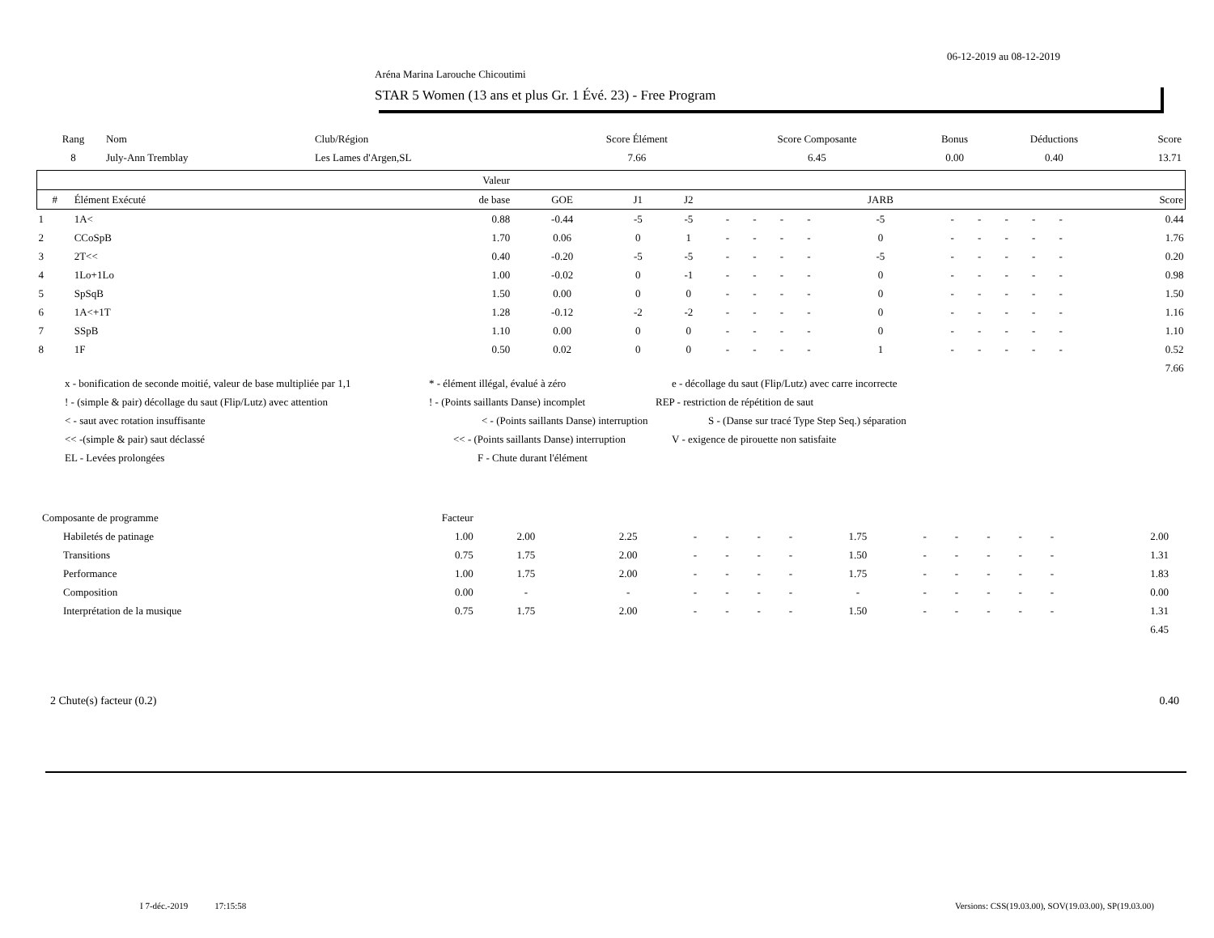06-12-2019 au 08-12-2019
Aréna Marina Larouche Chicoutimi
STAR 5 Women (13 ans et plus Gr. 1 Évé. 23) - Free Program
| Rang | Nom | Club/Région | Score Élément | Score Composante | Bonus | Déductions | Score |
| --- | --- | --- | --- | --- | --- | --- | --- |
| 8 | July-Ann Tremblay | Les Lames d'Argen,SL | 7.66 | 6.45 | 0.00 | 0.40 | 13.71 |
| | | Valeur | | | | | | | | | | | | | | | |
| --- | --- | --- | --- | --- | --- | --- | --- | --- | --- | --- | --- | --- | --- | --- | --- | --- | --- |
| # | Élément Exécuté | de base | GOE | J1 | J2 | | | | | JARB | | | | | | Score | |
| 1 | 1A< | 0.88 | -0.44 | -5 | -5 | - | - | - | - | -5 | - | - | - | - | - | 0.44 | |
| 2 | CCoSpB | 1.70 | 0.06 | 0 | 1 | - | - | - | - | 0 | - | - | - | - | - | 1.76 | |
| 3 | 2T<< | 0.40 | -0.20 | -5 | -5 | - | - | - | - | -5 | - | - | - | - | - | 0.20 | |
| 4 | 1Lo+1Lo | 1.00 | -0.02 | 0 | -1 | - | - | - | - | 0 | - | - | - | - | - | 0.98 | |
| 5 | SpSqB | 1.50 | 0.00 | 0 | 0 | - | - | - | - | 0 | - | - | - | - | - | 1.50 | |
| 6 | 1A<+1T | 1.28 | -0.12 | -2 | -2 | - | - | - | - | 0 | - | - | - | - | - | 1.16 | |
| 7 | SSpB | 1.10 | 0.00 | 0 | 0 | - | - | - | - | 0 | - | - | - | - | - | 1.10 | |
| 8 | 1F | 0.50 | 0.02 | 0 | 0 | - | - | - | - | 1 | - | - | - | - | - | 0.52 | |
| 7.66 | | | | | | | | | | | | | | | | | |
x - bonification de seconde moitié, valeur de base multipliée par 1,1 * - élément illégal, évalué à zéro e - décollage du saut (Flip/Lutz) avec carre incorrecte
! - (simple & pair) décollage du saut (Flip/Lutz) avec attention! - (Points saillants Danse) incomplet REP - restriction de répétition de saut
< - saut avec rotation insuffisante < - (Points saillants Danse) interruption S - (Danse sur tracé Type Step Seq.) séparation
<< -(simple & pair) saut déclassé << - (Points saillants Danse) interruption V - exigence de pirouette non satisfaite
EL - Levées prolongées F - Chute durant l'élément
| Composante de programme | Facteur | | | | | | | | | | | | | | |
| Habiletés de patinage | 1.00 | 2.00 | 2.25 | - | - | - | - | 1.75 | - | - | - | - | - | 2.00 | |
| Transitions | 0.75 | 1.75 | 2.00 | - | - | - | - | 1.50 | - | - | - | - | - | 1.31 | |
| Performance | 1.00 | 1.75 | 2.00 | - | - | - | - | 1.75 | - | - | - | - | - | 1.83 | |
| Composition | 0.00 | - | - | - | - | - | - | - | - | - | - | - | - | 0.00 | |
| Interprétation de la musique | 0.75 | 1.75 | 2.00 | - | - | - | - | 1.50 | - | - | - | - | - | 1.31 | |
| 6.45 | | | | | | | | | | | | | | | |
2 Chute(s) facteur (0.2) 0.40
I 7-déc.-2019 17:15:58
Versions: CSS(19.03.00), SOV(19.03.00), SP(19.03.00)